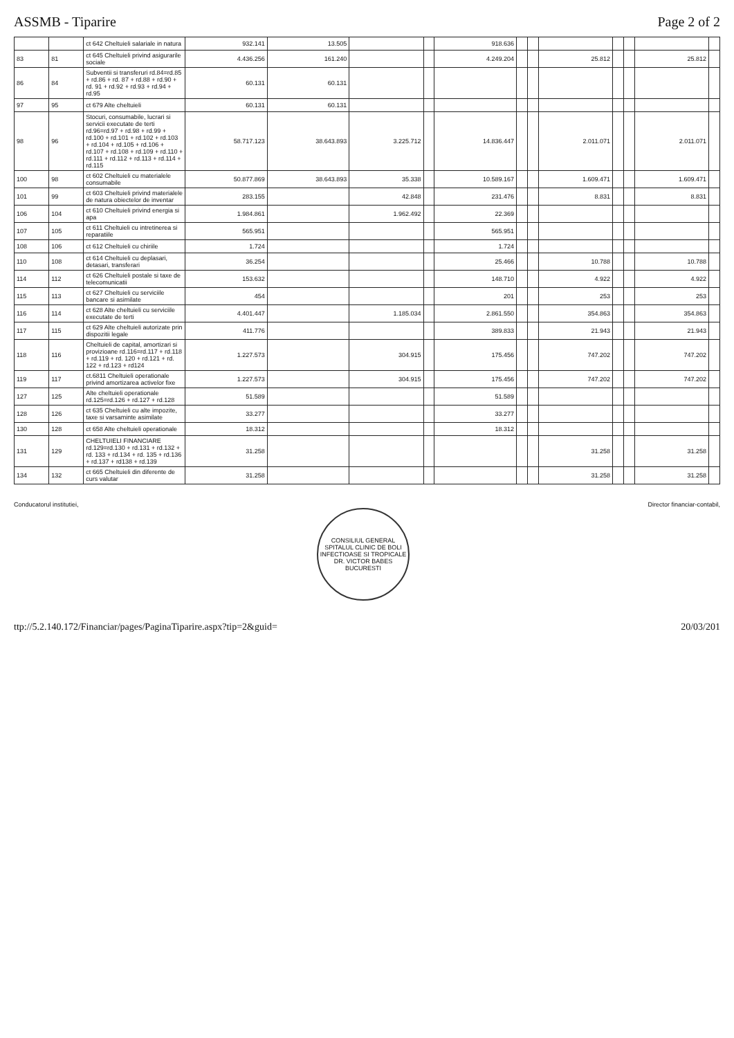ASSMB - Tiparire Page 2 of 2
| | | ct 642 Cheltuieli salariale in natura | 932.141 | 13.505 | | | 918.636 | | | | | | | |
| 83 | 81 | ct 645 Cheltuieli privind asigurarile sociale | 4.436.256 | 161.240 | | | 4.249.204 | | | 25.812 | | | 25.812 | |
| 86 | 84 | Subventii si transferuri rd.84=rd.85 + rd.86 + rd. 87 + rd.88 + rd.90 + rd. 91 + rd.92 + rd.93 + rd.94 + rd.95 | 60.131 | 60.131 | | | | | | | | | | |
| 97 | 95 | ct 679 Alte cheltuieli | 60.131 | 60.131 | | | | | | | | | | |
| 98 | 96 | Stocuri, consumabile, lucrari si servicii executate de terti rd.96=rd.97 + rd.98 + rd.99 + rd.100 + rd.101 + rd.102 + rd.103 + rd.104 + rd.105 + rd.106 + rd.107 + rd.108 + rd.109 + rd.110 + rd.111 + rd.112 + rd.113 + rd.114 + rd.115 | 58.717.123 | 38.643.893 | 3.225.712 | | 14.836.447 | | | 2.011.071 | | | 2.011.071 | |
| 100 | 98 | ct 602 Cheltuieli cu materialele consumabile | 50.877.869 | 38.643.893 | 35.338 | | 10.589.167 | | | 1.609.471 | | | 1.609.471 | |
| 101 | 99 | ct 603 Cheltuieli privind materialele de natura obiectelor de inventar | 283.155 | | 42.848 | | 231.476 | | | 8.831 | | | 8.831 | |
| 106 | 104 | ct 610 Cheltuieli privind energia si apa | 1.984.861 | | 1.962.492 | | 22.369 | | | | | | | |
| 107 | 105 | ct 611 Cheltuieli cu intretinerea si reparatiile | 565.951 | | | | 565.951 | | | | | | | |
| 108 | 106 | ct 612 Cheltuieli cu chiriile | 1.724 | | | | 1.724 | | | | | | | |
| 110 | 108 | ct 614 Cheltuieli cu deplasari, detasari, transferari | 36.254 | | | | 25.466 | | | 10.788 | | | 10.788 | |
| 114 | 112 | ct 626 Cheltuieli postale si taxe de telecomunicatii | 153.632 | | | | 148.710 | | | 4.922 | | | 4.922 | |
| 115 | 113 | ct 627 Cheltuieli cu serviciile bancare si asimilate | 454 | | | | 201 | | | 253 | | | 253 | |
| 116 | 114 | ct 628 Alte cheltuieli cu serviciile executate de terti | 4.401.447 | | 1.185.034 | | 2.861.550 | | | 354.863 | | | 354.863 | |
| 117 | 115 | ct 629 Alte cheltuieli autorizate prin dispozitii legale | 411.776 | | | | 389.833 | | | 21.943 | | | 21.943 | |
| 118 | 116 | Cheltuieli de capital, amortizari si provizioane rd.116=rd.117 + rd.118 + rd.119 + rd. 120 + rd.121 + rd. 122 + rd.123 + rd124 | 1.227.573 | | 304.915 | | 175.456 | | | 747.202 | | | 747.202 | |
| 119 | 117 | ct.6811 Cheltuieli operationale privind amortizarea activelor fixe | 1.227.573 | | 304.915 | | 175.456 | | | 747.202 | | | 747.202 | |
| 127 | 125 | Alte cheltuieli operationale rd.125=rd.126 + rd.127 + rd.128 | 51.589 | | | | 51.589 | | | | | | | |
| 128 | 126 | ct 635 Cheltuieli cu alte impozite, taxe si varsaminte asimilate | 33.277 | | | | 33.277 | | | | | | | |
| 130 | 128 | ct 658 Alte cheltuieli operationale | 18.312 | | | | 18.312 | | | | | | | |
| 131 | 129 | CHELTUIELI FINANCIARE rd.129=rd.130 + rd.131 + rd.132 + rd. 133 + rd.134 + rd. 135 + rd.136 + rd.137 + rd138 + rd.139 | 31.258 | | | | | | | 31.258 | | | 31.258 | |
| 134 | 132 | ct 665 Cheltuieli din diferente de curs valutar | 31.258 | | | | | | | 31.258 | | | 31.258 | |
Conducatorul institutiei,
CONSILIUL GENERAL
SPITALUL CLINIC DE BOLI INFECTIOASE SI TROPICALE DR. VICTOR BABES
BUCURESTI
Director financiar-contabil,
ttp://5.2.140.172/Financiar/pages/PaginaTiparire.aspx?tip=2&guid= 20/03/201